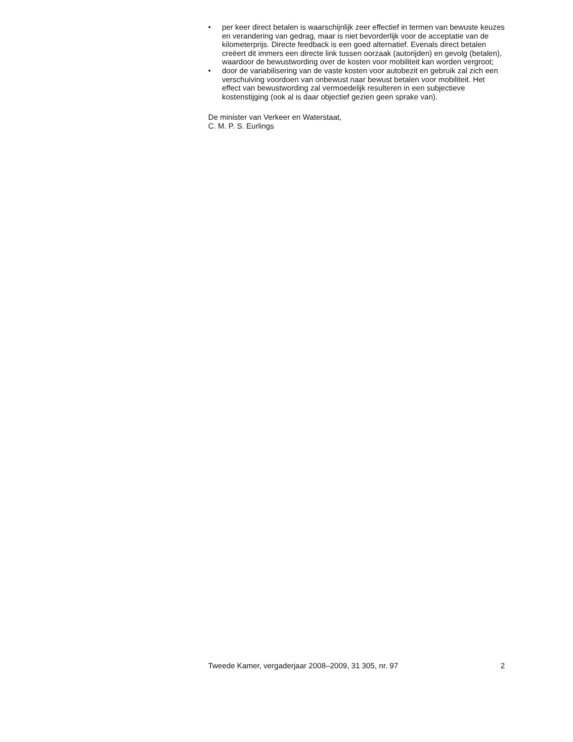• per keer direct betalen is waarschijnlijk zeer effectief in termen van bewuste keuzes en verandering van gedrag, maar is niet bevorderlijk voor de acceptatie van de kilometerprijs. Directe feedback is een goed alternatief. Evenals direct betalen creëert dit immers een directe link tussen oorzaak (autorijden) en gevolg (betalen), waardoor de bewust­wording over de kosten voor mobiliteit kan worden vergroot;
• door de variabilisering van de vaste kosten voor autobezit en gebruik zal zich een verschuiving voordoen van onbewust naar bewust betalen voor mobiliteit. Het effect van bewustwording zal vermoedelijk resul­teren in een subjectieve kostenstijging (ook al is daar objectief gezien geen sprake van).
De minister van Verkeer en Waterstaat,
C. M. P. S. Eurlings
Tweede Kamer, vergaderjaar 2008–2009, 31 305, nr. 97 2